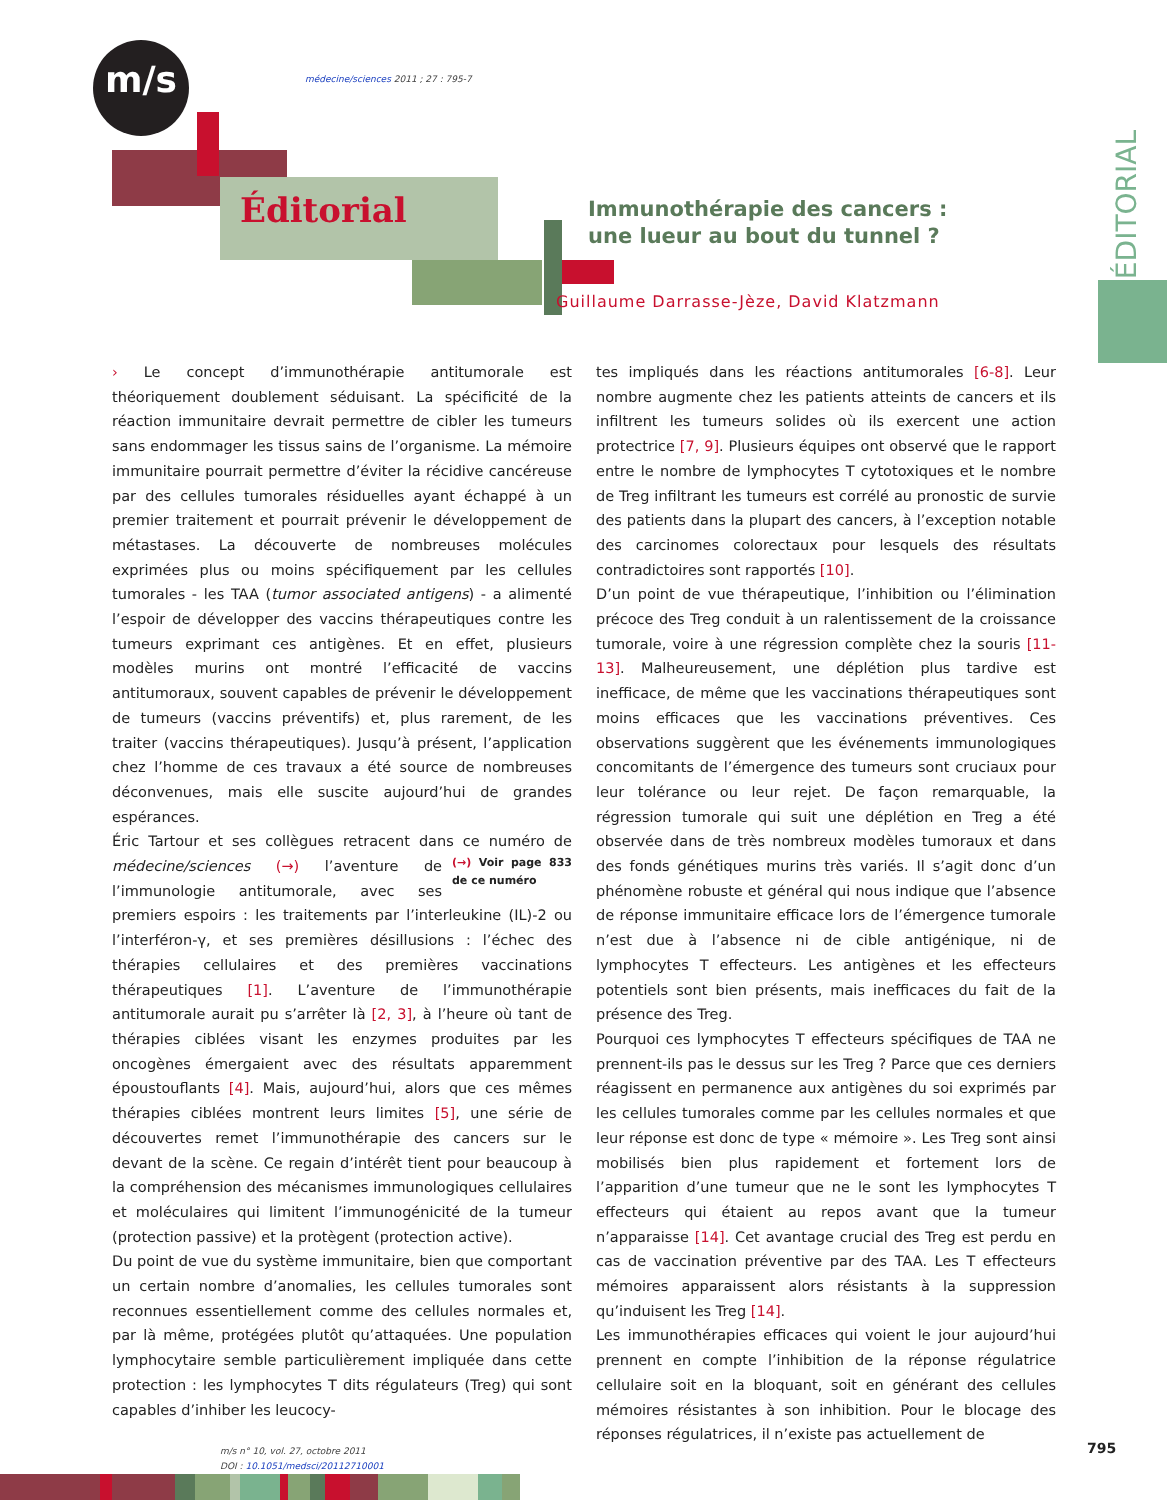m/s
médecine/sciences 2011 ; 27 : 795-7
Éditorial
Immunothérapie des cancers :
une lueur au bout du tunnel ?
Guillaume Darrasse-Jèze, David Klatzmann
ÉDITORIAL
› Le concept d’immunothérapie antitumorale est théoriquement doublement séduisant. La spécificité de la réaction immunitaire devrait permettre de cibler les tumeurs sans endommager les tissus sains de l’organisme. La mémoire immunitaire pourrait permettre d’éviter la récidive cancéreuse par des cellules tumorales résiduelles ayant échappé à un premier traitement et pourrait prévenir le développement de métastases. La découverte de nombreuses molécules exprimées plus ou moins spécifiquement par les cellules tumorales - les TAA (tumor associated antigens) - a alimenté l’espoir de développer des vaccins thérapeutiques contre les tumeurs exprimant ces antigènes. Et en effet, plusieurs modèles murins ont montré l’efficacité de vaccins antitumoraux, souvent capables de prévenir le développement de tumeurs (vaccins préventifs) et, plus rarement, de les traiter (vaccins thérapeutiques). Jusqu’à présent, l’application chez l’homme de ces travaux a été source de nombreuses déconvenues, mais elle suscite aujourd’hui de grandes espérances.
Éric Tartour et ses collègues retracent dans ce numéro de (→) Voir page 833 de ce numéro médecine/sciences (→) l’aventure de l’immunologie antitumorale, avec ses premiers espoirs : les traitements par l’interleukine (IL)-2 ou l’interféron-γ, et ses premières désillusions : l’échec des thérapies cellulaires et des premières vaccinations thérapeutiques [1]. L’aventure de l’immunothérapie antitumorale aurait pu s’arrêter là [2, 3], à l’heure où tant de thérapies ciblées visant les enzymes produites par les oncogènes émergaient avec des résultats apparemment époustouflants [4]. Mais, aujourd’hui, alors que ces mêmes thérapies ciblées montrent leurs limites [5], une série de découvertes remet l’immunothérapie des cancers sur le devant de la scène. Ce regain d’intérêt tient pour beaucoup à la compréhension des mécanismes immunologiques cellulaires et moléculaires qui limitent l’immunogénicité de la tumeur (protection passive) et la protègent (protection active).
Du point de vue du système immunitaire, bien que comportant un certain nombre d’anomalies, les cellules tumorales sont reconnues essentiellement comme des cellules normales et, par là même, protégées plutôt qu’attaquées. Une population lymphocytaire semble particulièrement impliquée dans cette protection : les lymphocytes T dits régulateurs (Treg) qui sont capables d’inhiber les leucocy-
tes impliqués dans les réactions antitumorales [6-8]. Leur nombre augmente chez les patients atteints de cancers et ils infiltrent les tumeurs solides où ils exercent une action protectrice [7, 9]. Plusieurs équipes ont observé que le rapport entre le nombre de lymphocytes T cytotoxiques et le nombre de Treg infiltrant les tumeurs est corrélé au pronostic de survie des patients dans la plupart des cancers, à l’exception notable des carcinomes colorectaux pour lesquels des résultats contradictoires sont rapportés [10].
D’un point de vue thérapeutique, l’inhibition ou l’élimination précoce des Treg conduit à un ralentissement de la croissance tumorale, voire à une régression complète chez la souris [11-13]. Malheureusement, une déplétion plus tardive est inefficace, de même que les vaccinations thérapeutiques sont moins efficaces que les vaccinations préventives. Ces observations suggèrent que les événements immunologiques concomitants de l’émergence des tumeurs sont cruciaux pour leur tolérance ou leur rejet. De façon remarquable, la régression tumorale qui suit une déplétion en Treg a été observée dans de très nombreux modèles tumoraux et dans des fonds génétiques murins très variés. Il s’agit donc d’un phénomène robuste et général qui nous indique que l’absence de réponse immunitaire efficace lors de l’émergence tumorale n’est due à l’absence ni de cible antigénique, ni de lymphocytes T effecteurs. Les antigènes et les effecteurs potentiels sont bien présents, mais inefficaces du fait de la présence des Treg.
Pourquoi ces lymphocytes T effecteurs spécifiques de TAA ne prennent-ils pas le dessus sur les Treg ? Parce que ces derniers réagissent en permanence aux antigènes du soi exprimés par les cellules tumorales comme par les cellules normales et que leur réponse est donc de type « mémoire ». Les Treg sont ainsi mobilisés bien plus rapidement et fortement lors de l’apparition d’une tumeur que ne le sont les lymphocytes T effecteurs qui étaient au repos avant que la tumeur n’apparaisse [14]. Cet avantage crucial des Treg est perdu en cas de vaccination préventive par des TAA. Les T effecteurs mémoires apparaissent alors résistants à la suppression qu’induisent les Treg [14].
Les immunothérapies efficaces qui voient le jour aujourd’hui prennent en compte l’inhibition de la réponse régulatrice cellulaire soit en la bloquant, soit en générant des cellules mémoires résistantes à son inhibition. Pour le blocage des réponses régulatrices, il n’existe pas actuellement de
m/s n° 10, vol. 27, octobre 2011
DOI : 10.1051/medsci/20112710001
795